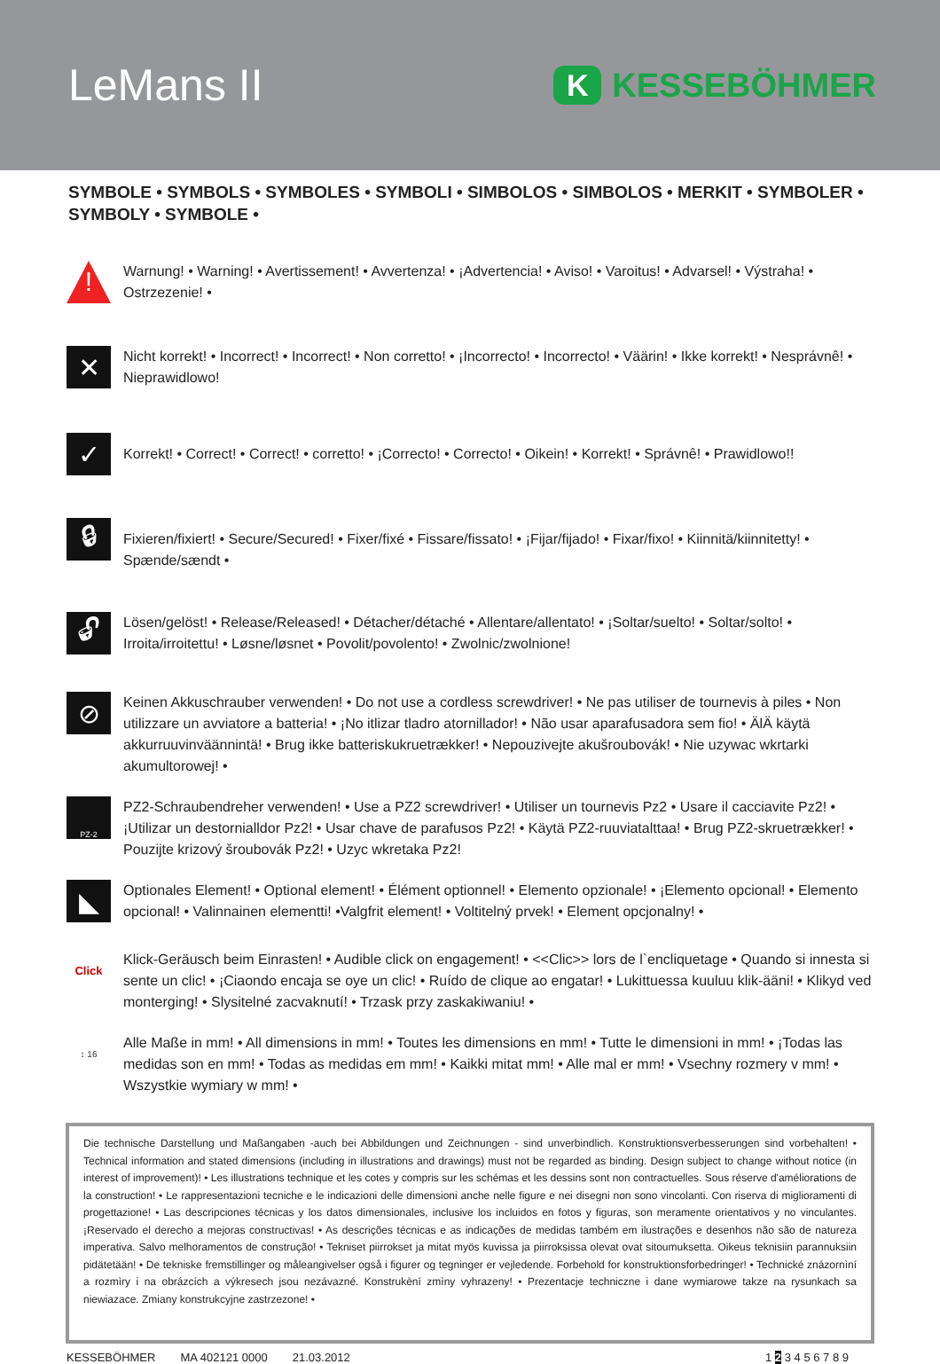LeMans II
K
KESSEBÖHMER
SYMBOLE • SYMBOLS • SYMBOLES • SYMBOLI • SIMBOLOS • SIMBOLOS • MERKIT • SYMBOLER • SYMBOLY • SYMBOLE •
!
Warnung! • Warning! • Avertissement! • Avvertenza! • ¡Advertencia! • Aviso! • Varoitus! • Advarsel! • Výstraha! • Ostrzezenie! •
✕
Nicht korrekt! • Incorrect! • Incorrect! • Non corretto! • ¡Incorrecto! • Incorrecto! • Väärin! • Ikke korrekt! • Nesprávnê! • Nieprawidlowo!
✓
Korrekt! • Correct! • Correct! • corretto! • ¡Correcto! • Correcto! • Oikein! • Korrekt! • Správnê! • Prawidlowo!!
🔒︎
Fixieren/fixiert! • Secure/Secured! • Fixer/fixé • Fissare/fissato! • ¡Fijar/fijado! • Fixar/fixo! • Kiinnitä/kiinnitetty! • Spænde/sændt •
🔓︎
Lösen/gelöst! • Release/Released! • Détacher/détaché • Allentare/allentato! • ¡Soltar/suelto! • Soltar/solto! • Irroita/irroitettu! • Løsne/løsnet • Povolit/povolento! • Zwolnic/zwolnione!
⊘
Keinen Akkuschrauber verwenden! • Do not use a cordless screwdriver! • Ne pas utiliser de tournevis à piles • Non utilizzare un avviatore a batteria! • ¡No itlizar tladro atornillador! • Não usar aparafusadora sem fio! • ÄlÄ käytä akkurruuvinväännintä! • Brug ikke batteriskukruetrækker! • Nepouzivejte akušroubovák! • Nie uzywac wkrtarki akumultorowej! •
PZ-2
PZ2-Schraubendreher verwenden! • Use a PZ2 screwdriver! • Utiliser un tournevis Pz2 • Usare il cacciavite Pz2! • ¡Utilizar un destornialldor Pz2! • Usar chave de parafusos Pz2! • Käytä PZ2-ruuviatalttaa! • Brug PZ2-skruetrækker! • Pouzijte krizový šroubovák Pz2! • Uzyc wkretaka Pz2!
◣
Optionales Element! • Optional element! • Élément optionnel! • Elemento opzionale! • ¡Elemento opcional! • Elemento opcional! • Valinnainen elementti! •Valgfrit element! • Voltitelný prvek! • Element opcjonalny! •
Click
Klick-Geräusch beim Einrasten! • Audible click on engagement! • <<Clic>> lors de l`encliquetage • Quando si innesta si sente un clic! • ¡Ciaondo encaja se oye un clic! • Ruído de clique ao engatar! • Lukittuessa kuuluu klik-ääni! • Klikyd ved monterging! • Slysitelné zacvaknutí! • Trzask przy zaskakiwaniu! •
↕ 16
Alle Maße in mm! • All dimensions in mm! • Toutes les dimensions en mm! • Tutte le dimensioni in mm! • ¡Todas las medidas son en mm! • Todas as medidas em mm! • Kaikki mitat mm! • Alle mal er mm! • Vsechny rozmery v mm! • Wszystkie wymiary w mm! •
Die technische Darstellung und Maßangaben -auch bei Abbildungen und Zeichnungen - sind unverbindlich. Konstruktionsverbesserungen sind vorbehalten! • Technical information and stated dimensions (including in illustrations and drawings) must not be regarded as binding. Design subject to change without notice (in interest of improvement)! • Les illustrations technique et les cotes y compris sur les schémas et les dessins sont non contractuelles. Sous réserve d'améliorations de la construction! • Le rappresentazioni tecniche e le indicazioni delle dimensioni anche nelle figure e nei disegni non sono vincolanti. Con riserva di miglioramenti di progettazione! • Las descripciones técnicas y los datos dimensionales, inclusive los incluidos en fotos y figuras, son meramente orientativos y no vinculantes. ¡Reservado el derecho a mejoras constructivas! • As descrições técnicas e as indicações de medidas também em ilustrações e desenhos não são de natureza imperativa. Salvo melhoramentos de construção! • Tekniset piirrokset ja mitat myös kuvissa ja piirroksissa olevat ovat sitoumuksetta. Oikeus teknisiin parannuksiin pidätetään! • De tekniske fremstillinger og måleangivelser også i figurer og tegninger er vejledende. Forbehold for konstruktionsforbedringer! • Technické znázornìní a rozmìry i na obrázcích a výkresech jsou nezávazné. Konstrukèní zmìny vyhrazeny! • Prezentacje techniczne i dane wymiarowe takze na rysunkach sa niewiazace. Zmiany konstrukcyjne zastrzezone! •
KESSEBÖHMER MA 402121 0000 21.03.2012 1 2 3 4 5 6 7 8 9